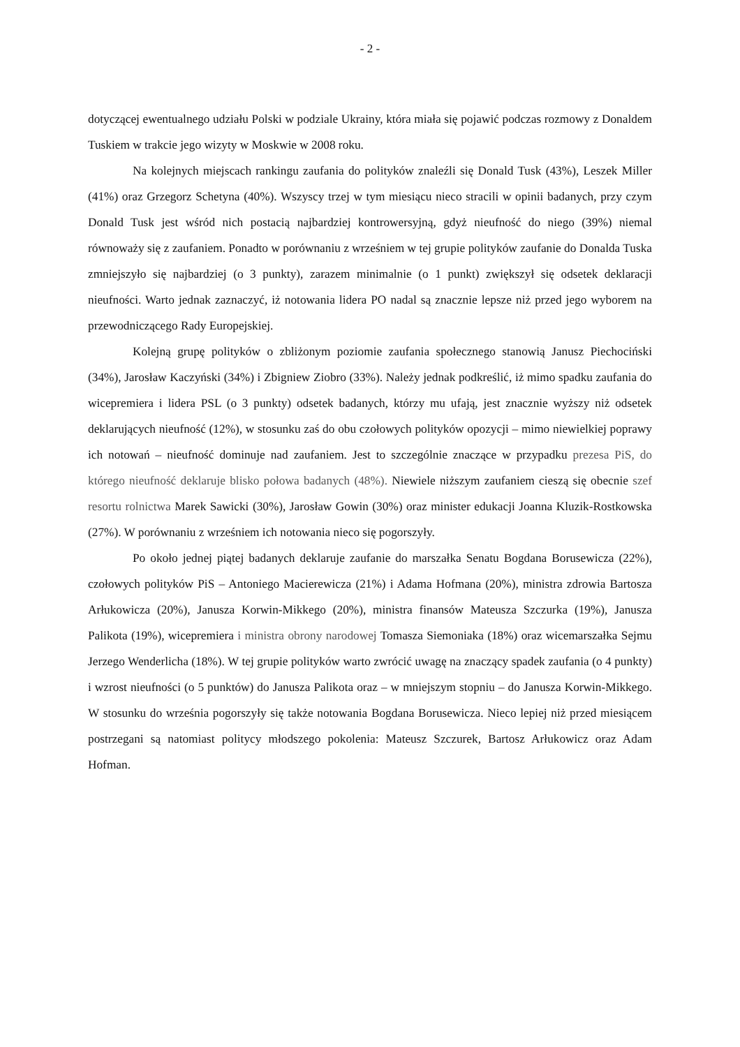- 2 -
dotyczącej ewentualnego udziału Polski w podziale Ukrainy, która miała się pojawić podczas rozmowy z Donaldem Tuskiem w trakcie jego wizyty w Moskwie w 2008 roku.
Na kolejnych miejscach rankingu zaufania do polityków znaleźli się Donald Tusk (43%), Leszek Miller (41%) oraz Grzegorz Schetyna (40%). Wszyscy trzej w tym miesiącu nieco stracili w opinii badanych, przy czym Donald Tusk jest wśród nich postacią najbardziej kontrowersyjną, gdyż nieufność do niego (39%) niemal równoważy się z zaufaniem. Ponadto w porównaniu z wrześniem w tej grupie polityków zaufanie do Donalda Tuska zmniejszyło się najbardziej (o 3 punkty), zarazem minimalnie (o 1 punkt) zwiększył się odsetek deklaracji nieufności. Warto jednak zaznaczyć, iż notowania lidera PO nadal są znacznie lepsze niż przed jego wyborem na przewodniczącego Rady Europejskiej.
Kolejną grupę polityków o zbliżonym poziomie zaufania społecznego stanowią Janusz Piechociński (34%), Jarosław Kaczyński (34%) i Zbigniew Ziobro (33%). Należy jednak podkreślić, iż mimo spadku zaufania do wicepremiera i lidera PSL (o 3 punkty) odsetek badanych, którzy mu ufają, jest znacznie wyższy niż odsetek deklarujących nieufność (12%), w stosunku zaś do obu czołowych polityków opozycji – mimo niewielkiej poprawy ich notowań – nieufność dominuje nad zaufaniem. Jest to szczególnie znaczące w przypadku prezesa PiS, do którego nieufność deklaruje blisko połowa badanych (48%). Niewiele niższym zaufaniem cieszą się obecnie szef resortu rolnictwa Marek Sawicki (30%), Jarosław Gowin (30%) oraz minister edukacji Joanna Kluzik-Rostkowska (27%). W porównaniu z wrześniem ich notowania nieco się pogorszyły.
Po około jednej piątej badanych deklaruje zaufanie do marszałka Senatu Bogdana Borusewicza (22%), czołowych polityków PiS – Antoniego Macierewicza (21%) i Adama Hofmana (20%), ministra zdrowia Bartosza Arłukowicza (20%), Janusza Korwin-Mikkego (20%), ministra finansów Mateusza Szczurka (19%), Janusza Palikota (19%), wicepremiera i ministra obrony narodowej Tomasza Siemoniaka (18%) oraz wicemarszałka Sejmu Jerzego Wenderlicha (18%). W tej grupie polityków warto zwrócić uwagę na znaczący spadek zaufania (o 4 punkty) i wzrost nieufności (o 5 punktów) do Janusza Palikota oraz – w mniejszym stopniu – do Janusza Korwin-Mikkego. W stosunku do września pogorszyły się także notowania Bogdana Borusewicza. Nieco lepiej niż przed miesiącem postrzegani są natomiast politycy młodszego pokolenia: Mateusz Szczurek, Bartosz Arłukowicz oraz Adam Hofman.